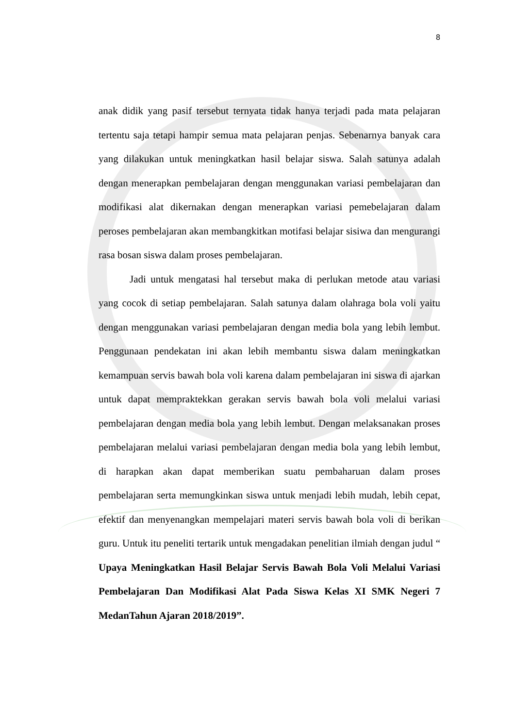8
anak didik yang pasif tersebut ternyata tidak hanya terjadi pada mata pelajaran tertentu saja tetapi hampir semua mata pelajaran penjas. Sebenarnya banyak cara yang dilakukan untuk meningkatkan hasil belajar siswa. Salah satunya adalah dengan menerapkan pembelajaran dengan menggunakan variasi pembelajaran dan modifikasi alat dikernakan dengan menerapkan variasi pemebelajaran dalam peroses pembelajaran akan membangkitkan motifasi belajar sisiwa dan mengurangi rasa bosan siswa dalam proses pembelajaran.
Jadi untuk mengatasi hal tersebut maka di perlukan metode atau variasi yang cocok di setiap pembelajaran. Salah satunya dalam olahraga bola voli yaitu dengan menggunakan variasi pembelajaran dengan media bola yang lebih lembut. Penggunaan pendekatan ini akan lebih membantu siswa dalam meningkatkan kemampuan servis bawah bola voli karena dalam pembelajaran ini siswa di ajarkan untuk dapat mempraktekkan gerakan servis bawah bola voli melalui variasi pembelajaran dengan media bola yang lebih lembut. Dengan melaksanakan proses pembelajaran melalui variasi pembelajaran dengan media bola yang lebih lembut, di harapkan akan dapat memberikan suatu pembaharuan dalam proses pembelajaran serta memungkinkan siswa untuk menjadi lebih mudah, lebih cepat, efektif dan menyenangkan mempelajari materi servis bawah bola voli di berikan guru. Untuk itu peneliti tertarik untuk mengadakan penelitian ilmiah dengan judul “ Upaya Meningkatkan Hasil Belajar Servis Bawah Bola Voli Melalui Variasi Pembelajaran Dan Modifikasi Alat Pada Siswa Kelas XI SMK Negeri 7 MedanTahun Ajaran 2018/2019”.